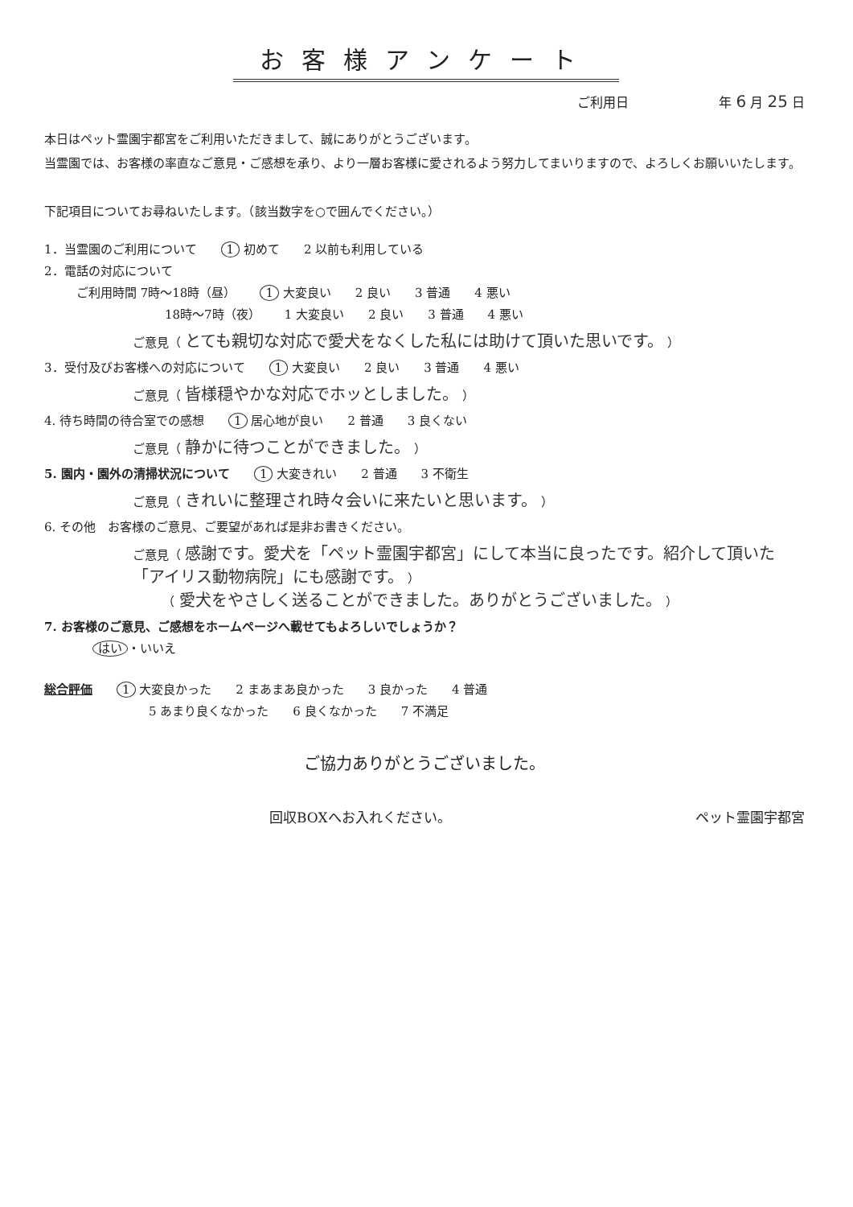お客様アンケート
ご利用日　　　　　　　年 6 月 25 日
本日はペット霊園宇都宮をご利用いただきまして、誠にありがとうございます。
当霊園では、お客様の率直なご意見・ご感想を承り、より一層お客様に愛されるよう努力してまいりますので、よろしくお願いいたします。
下記項目についてお尋ねいたします。（該当数字を○で囲んでください。）
1．当霊園のご利用について 1 初めて 2 以前も利用している
2．電話の対応について
ご利用時間 7時～18時（昼） 1 大変良い 2 良い 3 普通 4 悪い
18時～7時（夜） 1 大変良い 2 良い 3 普通 4 悪い
ご意見（ とても親切な対応で愛犬をなくした私には助けて頂いた思いです。 ）
3．受付及びお客様への対応について 1 大変良い 2 良い 3 普通 4 悪い
ご意見（ 皆様穏やかな対応でホッとしました。 ）
4. 待ち時間の待合室での感想 1 居心地が良い 2 普通 3 良くない
ご意見（ 静かに待つことができました。 ）
5. 園内・園外の清掃状況について 1 大変きれい 2 普通 3 不衛生
ご意見（ きれいに整理され時々会いに来たいと思います。 ）
6. その他　お客様のご意見、ご要望があれば是非お書きください。
ご意見（ 感謝です。愛犬を「ペット霊園宇都宮」にして本当に良ったです。紹介して頂いた「アイリス動物病院」にも感謝です。 ）
　　　（ 愛犬をやさしく送ることができました。ありがとうございました。 ）
7. お客様のご意見、ご感想をホームページへ載せてもよろしいでしょうか？
はい ・いいえ
総合評価 1 大変良かった 2 まあまあ良かった 3 良かった 4 普通
5 あまり良くなかった 6 良くなかった 7 不満足
ご協力ありがとうございました。
回収BOXへお入れください。 ペット霊園宇都宮